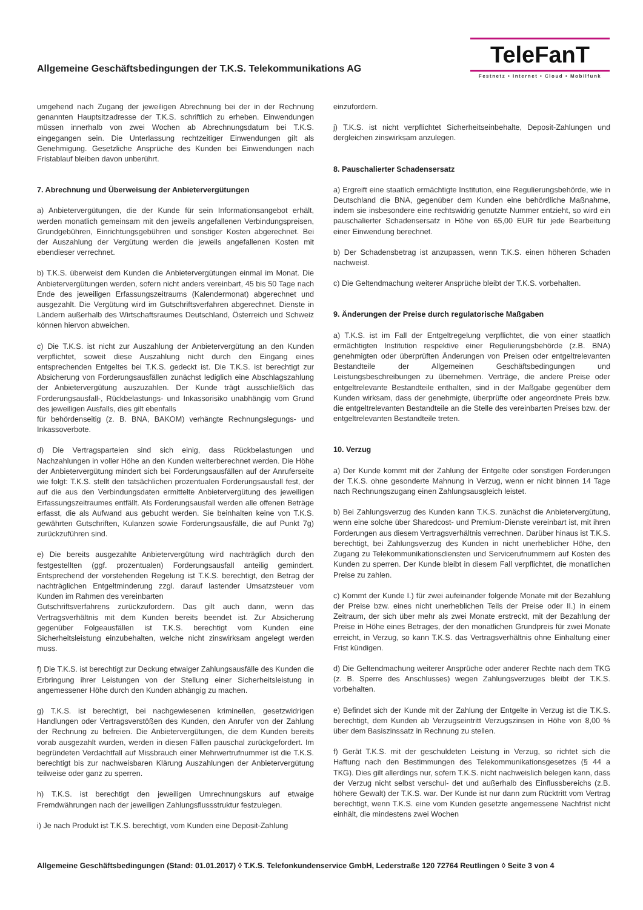Allgemeine Geschäftsbedingungen der T.K.S. Telekommunikations AG
TeleFanT
Festnetz • Internet • Cloud • Mobilfunk
umgehend nach Zugang der jeweiligen Abrechnung bei der in der Rechnung genannten Hauptsitzadresse der T.K.S. schriftlich zu erheben. Einwendungen müssen innerhalb von zwei Wochen ab Abrechnungsdatum bei T.K.S. eingegangen sein. Die Unterlassung rechtzeitiger Einwendungen gilt als Genehmigung. Gesetzliche Ansprüche des Kunden bei Einwendungen nach Fristablauf bleiben davon unberührt.
7. Abrechnung und Überweisung der Anbietervergütungen
a) Anbietervergütungen, die der Kunde für sein Informationsangebot erhält, werden monatlich gemeinsam mit den jeweils angefallenen Verbindungspreisen, Grundgebühren, Einrichtungsgebühren und sonstiger Kosten abgerechnet. Bei der Auszahlung der Vergütung werden die jeweils angefallenen Kosten mit ebendieser verrechnet.
b) T.K.S. überweist dem Kunden die Anbietervergütungen einmal im Monat. Die Anbietervergütungen werden, sofern nicht anders vereinbart, 45 bis 50 Tage nach Ende des jeweiligen Erfassungszeitraums (Kalendermonat) abgerechnet und ausgezahlt. Die Vergütung wird im Gutschriftsverfahren abgerechnet. Dienste in Ländern außerhalb des Wirtschaftsraumes Deutschland, Österreich und Schweiz können hiervon abweichen.
c) Die T.K.S. ist nicht zur Auszahlung der Anbietervergütung an den Kunden verpflichtet, soweit diese Auszahlung nicht durch den Eingang eines entsprechenden Entgeltes bei T.K.S. gedeckt ist. Die T.K.S. ist berechtigt zur Absicherung von Forderungsausfällen zunächst lediglich eine Abschlagszahlung der Anbietervergütung auszuzahlen. Der Kunde trägt ausschließlich das Forderungsausfall-, Rückbelastungs- und Inkassorisiko unabhängig vom Grund des jeweiligen Ausfalls, dies gilt ebenfalls
für behördenseitig (z. B. BNA, BAKOM) verhängte Rechnungslegungs- und Inkassoverbote.
d) Die Vertragsparteien sind sich einig, dass Rückbelastungen und Nachzahlungen in voller Höhe an den Kunden weiterberechnet werden. Die Höhe der Anbietervergütung mindert sich bei Forderungsausfällen auf der Anruferseite wie folgt: T.K.S. stellt den tatsächlichen prozentualen Forderungsausfall fest, der auf die aus den Verbindungsdaten ermittelte Anbietervergütung des jeweiligen Erfassungszeitraumes entfällt. Als Forderungsausfall werden alle offenen Beträge erfasst, die als Aufwand aus gebucht werden. Sie beinhalten keine von T.K.S. gewährten Gutschriften, Kulanzen sowie Forderungsausfälle, die auf Punkt 7g) zurückzuführen sind.
e) Die bereits ausgezahlte Anbietervergütung wird nachträglich durch den festgestellten (ggf. prozentualen) Forderungsausfall anteilig gemindert. Entsprechend der vorstehenden Regelung ist T.K.S. berechtigt, den Betrag der nachträglichen Entgeltminderung zzgl. darauf lastender Umsatzsteuer vom Kunden im Rahmen des vereinbarten
Gutschriftsverfahrens zurückzufordern. Das gilt auch dann, wenn das Vertragsverhältnis mit dem Kunden bereits beendet ist. Zur Absicherung gegenüber Folgeausfällen ist T.K.S. berechtigt vom Kunden eine Sicherheitsleistung einzubehalten, welche nicht zinswirksam angelegt werden muss.
f) Die T.K.S. ist berechtigt zur Deckung etwaiger Zahlungsausfälle des Kunden die Erbringung ihrer Leistungen von der Stellung einer Sicherheitsleistung in angemessener Höhe durch den Kunden abhängig zu machen.
g) T.K.S. ist berechtigt, bei nachgewiesenen kriminellen, gesetzwidrigen Handlungen oder Vertragsverstößen des Kunden, den Anrufer von der Zahlung der Rechnung zu befreien. Die Anbietervergütungen, die dem Kunden bereits vorab ausgezahlt wurden, werden in diesen Fällen pauschal zurückgefordert. Im begründeten Verdachtfall auf Missbrauch einer Mehrwertrufnummer ist die T.K.S. berechtigt bis zur nachweisbaren Klärung Auszahlungen der Anbietervergütung teilweise oder ganz zu sperren.
h) T.K.S. ist berechtigt den jeweiligen Umrechnungskurs auf etwaige Fremdwährungen nach der jeweiligen Zahlungsflussstruktur festzulegen.
i) Je nach Produkt ist T.K.S. berechtigt, vom Kunden eine Deposit-Zahlung
einzufordern.
j) T.K.S. ist nicht verpflichtet Sicherheitseinbehalte, Deposit-Zahlungen und dergleichen zinswirksam anzulegen.
8. Pauschalierter Schadensersatz
a) Ergreift eine staatlich ermächtigte Institution, eine Regulierungsbehörde, wie in Deutschland die BNA, gegenüber dem Kunden eine behördliche Maßnahme, indem sie insbesondere eine rechtswidrig genutzte Nummer entzieht, so wird ein pauschalierter Schadensersatz in Höhe von 65,00 EUR für jede Bearbeitung einer Einwendung berechnet.
b) Der Schadensbetrag ist anzupassen, wenn T.K.S. einen höheren Schaden nachweist.
c) Die Geltendmachung weiterer Ansprüche bleibt der T.K.S. vorbehalten.
9. Änderungen der Preise durch regulatorische Maßgaben
a) T.K.S. ist im Fall der Entgeltregelung verpflichtet, die von einer staatlich ermächtigten Institution respektive einer Regulierungsbehörde (z.B. BNA) genehmigten oder überprüften Änderungen von Preisen oder entgeltrelevanten Bestandteile der Allgemeinen Geschäftsbedingungen und Leistungsbeschreibungen zu übernehmen. Verträge, die andere Preise oder entgeltrelevante Bestandteile enthalten, sind in der Maßgabe gegenüber dem Kunden wirksam, dass der genehmigte, überprüfte oder angeordnete Preis bzw. die entgeltrelevanten Bestandteile an die Stelle des vereinbarten Preises bzw. der entgeltrelevanten Bestandteile treten.
10. Verzug
a) Der Kunde kommt mit der Zahlung der Entgelte oder sonstigen Forderungen der T.K.S. ohne gesonderte Mahnung in Verzug, wenn er nicht binnen 14 Tage nach Rechnungszugang einen Zahlungsausgleich leistet.
b) Bei Zahlungsverzug des Kunden kann T.K.S. zunächst die Anbietervergütung, wenn eine solche über Sharedcost- und Premium-Dienste vereinbart ist, mit ihren Forderungen aus diesem Vertragsverhältnis verrechnen. Darüber hinaus ist T.K.S. berechtigt, bei Zahlungsverzug des Kunden in nicht unerheblicher Höhe, den Zugang zu Telekommunikationsdiensten und Servicerufnummern auf Kosten des Kunden zu sperren. Der Kunde bleibt in diesem Fall verpflichtet, die monatlichen Preise zu zahlen.
c) Kommt der Kunde I.) für zwei aufeinander folgende Monate mit der Bezahlung der Preise bzw. eines nicht unerheblichen Teils der Preise oder II.) in einem Zeitraum, der sich über mehr als zwei Monate erstreckt, mit der Bezahlung der Preise in Höhe eines Betrages, der den monatlichen Grundpreis für zwei Monate erreicht, in Verzug, so kann T.K.S. das Vertragsverhältnis ohne Einhaltung einer Frist kündigen.
d) Die Geltendmachung weiterer Ansprüche oder anderer Rechte nach dem TKG (z. B. Sperre des Anschlusses) wegen Zahlungsverzuges bleibt der T.K.S. vorbehalten.
e) Befindet sich der Kunde mit der Zahlung der Entgelte in Verzug ist die T.K.S. berechtigt, dem Kunden ab Verzugseintritt Verzugszinsen in Höhe von 8,00 % über dem Basiszinssatz in Rechnung zu stellen.
f) Gerät T.K.S. mit der geschuldeten Leistung in Verzug, so richtet sich die Haftung nach den Bestimmungen des Telekommunikationsgesetzes (§ 44 a TKG). Dies gilt allerdings nur, sofern T.K.S. nicht nachweislich belegen kann, dass der Verzug nicht selbst verschul- det und außerhalb des Einflussbereichs (z.B. höhere Gewalt) der T.K.S. war. Der Kunde ist nur dann zum Rücktritt vom Vertrag berechtigt, wenn T.K.S. eine vom Kunden gesetzte angemessene Nachfrist nicht einhält, die mindestens zwei Wochen
Allgemeine Geschäftsbedingungen (Stand: 01.01.2017) ◊ T.K.S. Telefonkundenservice GmbH, Lederstraße 120 72764 Reutlingen ◊ Seite 3 von 4